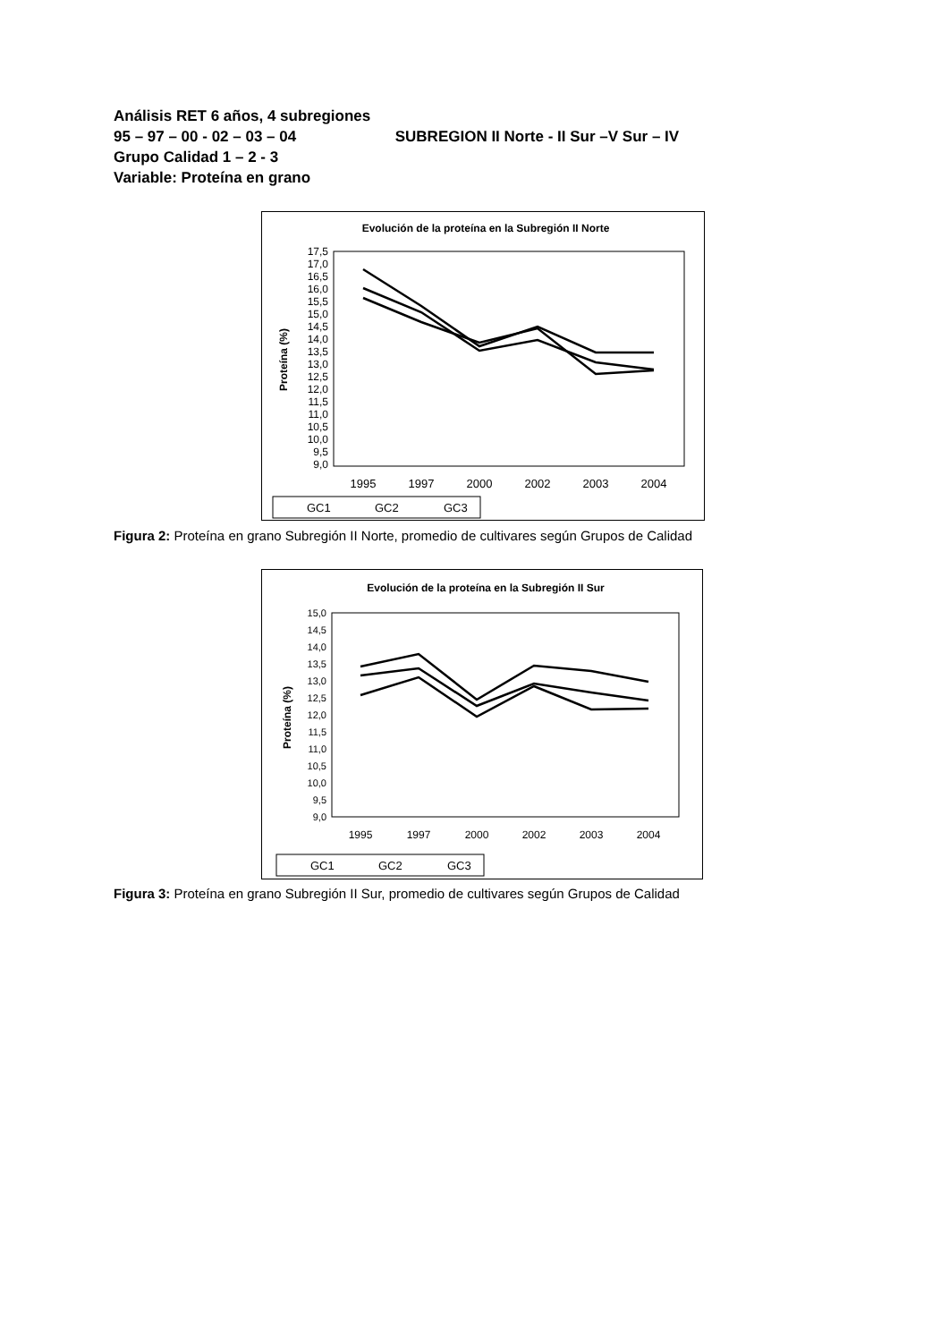Análisis RET 6 años, 4 subregiones
95 – 97 – 00 - 02 – 03 – 04 SUBREGION II Norte - II Sur –V Sur – IV
Grupo Calidad 1 – 2 - 3
Variable: Proteína en grano
Evolución de la proteína en la Subregión II Norte
Proteína (%)
17,5
17,0
16,5
16,0
15,5
15,0
14,5
14,0
13,5
13,0
12,5
12,0
11,5
11,0
10,5
10,0
9,5
9,0
1995
1997
2000
2002
2003
2004
GC1
GC2
GC3
Figura 2: Proteína en grano Subregión II Norte, promedio de cultivares según Grupos de Calidad
Evolución de la proteína en la Subregión II Sur
Proteína (%)
15,0
14,5
14,0
13,5
13,0
12,5
12,0
11,5
11,0
10,5
10,0
9,5
9,0
1995
1997
2000
2002
2003
2004
GC1
GC2
GC3
Figura 3: Proteína en grano Subregión II Sur, promedio de cultivares según Grupos de Calidad